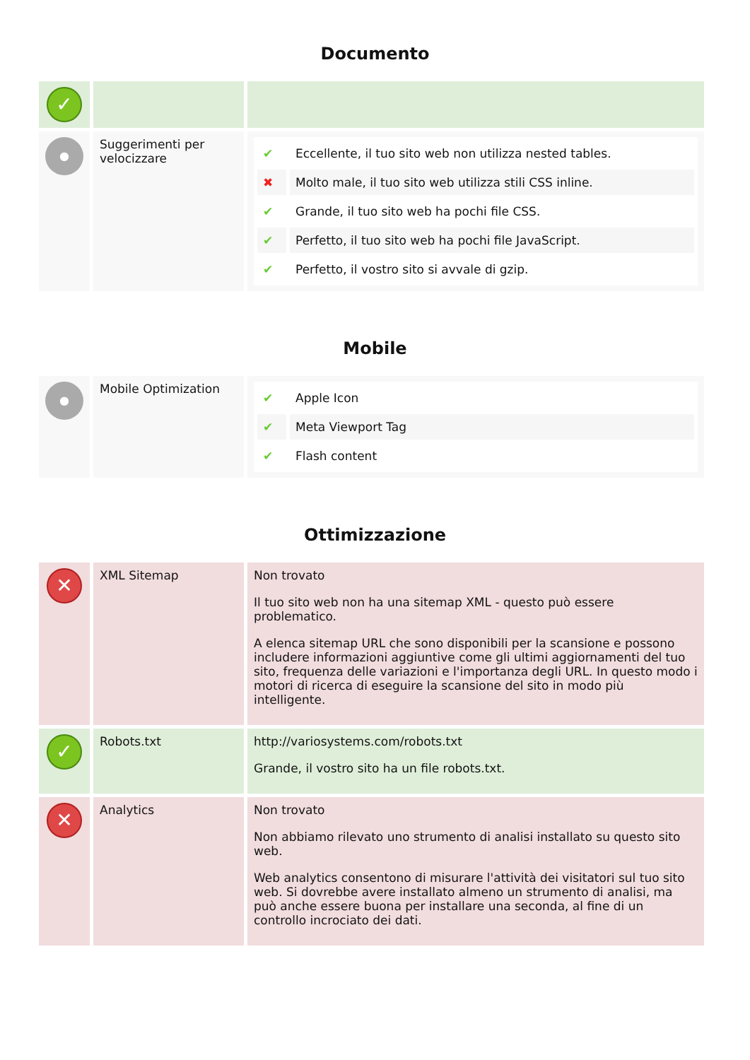Documento
| ✓ | | |
| ● | Suggerimenti per velocizzare | / ✔ / Eccellente, il tuo sito web non utilizza nested tables. / / ✖ / Molto male, il tuo sito web utilizza stili CSS inline. / / ✔ / Grande, il tuo sito web ha pochi file CSS. / / ✔ / Perfetto, il tuo sito web ha pochi file JavaScript. / / ✔ / Perfetto, il vostro sito si avvale di gzip. / |
Mobile
| ● | Mobile Optimization | / ✔ / Apple Icon / / ✔ / Meta Viewport Tag / / ✔ / Flash content / |
Ottimizzazione
| ✕ | XML Sitemap | Non trovato Il tuo sito web non ha una sitemap XML - questo può essere problematico. A elenca sitemap URL che sono disponibili per la scansione e possono includere informazioni aggiuntive come gli ultimi aggiornamenti del tuo sito, frequenza delle variazioni e l'importanza degli URL. In questo modo i motori di ricerca di eseguire la scansione del sito in modo più intelligente. |
| ✓ | Robots.txt | http://variosystems.com/robots.txt Grande, il vostro sito ha un file robots.txt. |
| ✕ | Analytics | Non trovato Non abbiamo rilevato uno strumento di analisi installato su questo sito web. Web analytics consentono di misurare l'attività dei visitatori sul tuo sito web. Si dovrebbe avere installato almeno un strumento di analisi, ma può anche essere buona per installare una seconda, al fine di un controllo incrociato dei dati. |